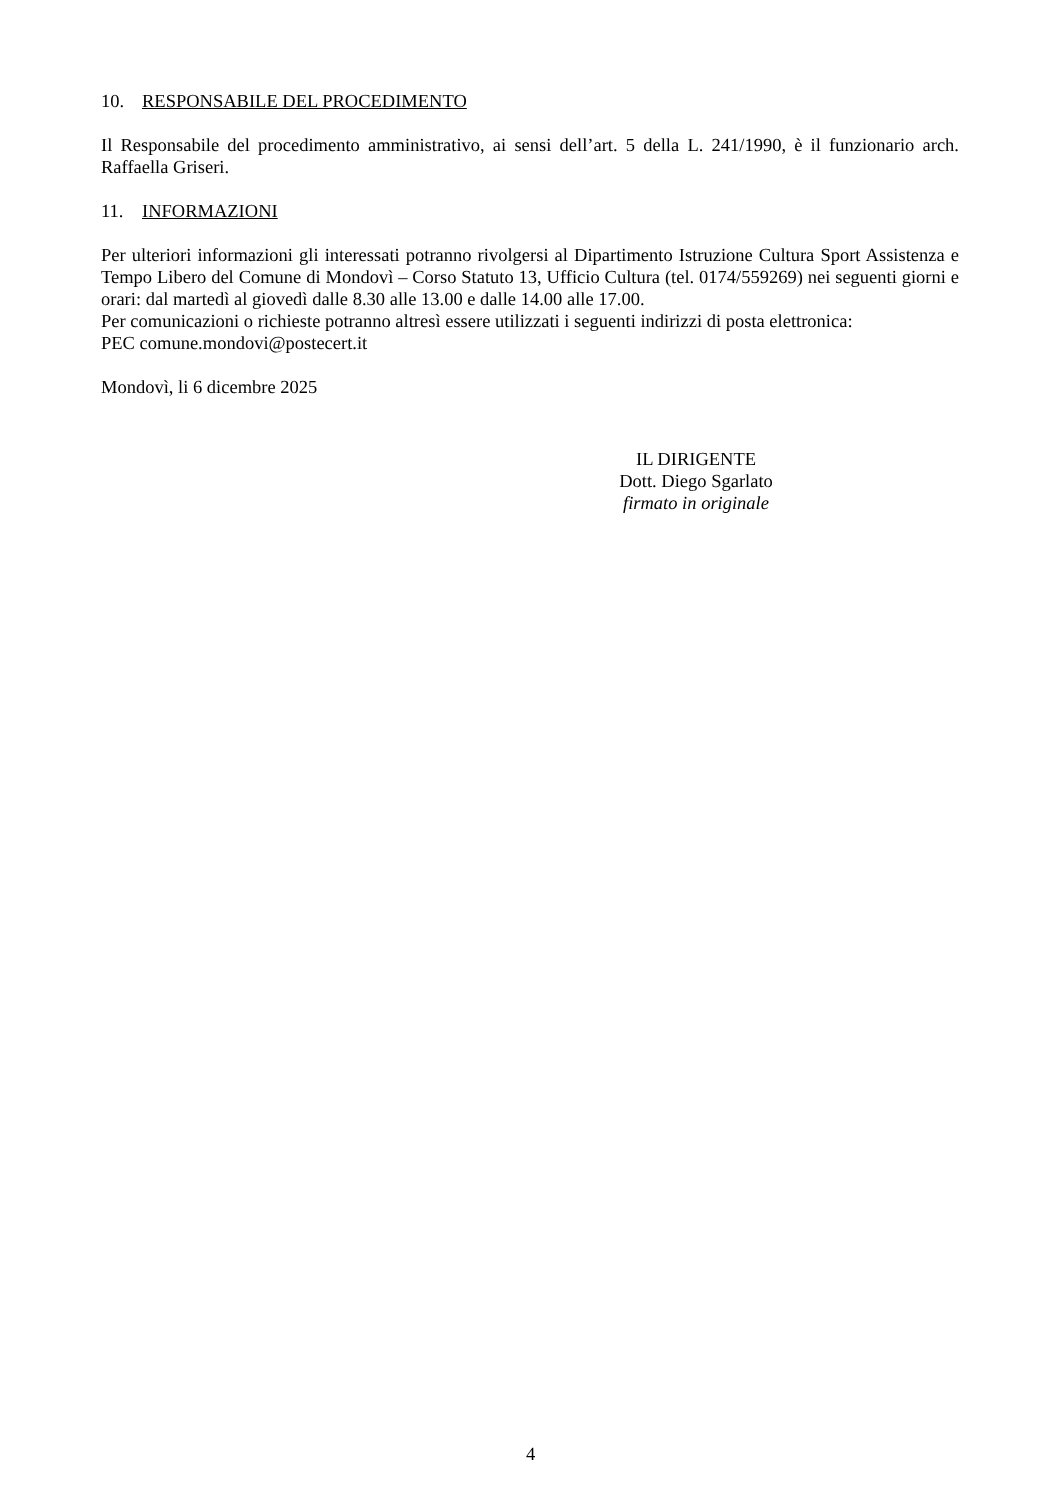10. RESPONSABILE DEL PROCEDIMENTO
Il Responsabile del procedimento amministrativo, ai sensi dell’art. 5 della L. 241/1990, è il funzionario arch. Raffaella Griseri.
11. INFORMAZIONI
Per ulteriori informazioni gli interessati potranno rivolgersi al Dipartimento Istruzione Cultura Sport Assistenza e Tempo Libero del Comune di Mondovì – Corso Statuto 13, Ufficio Cultura (tel. 0174/559269) nei seguenti giorni e orari: dal martedì al giovedì dalle 8.30 alle 13.00 e dalle 14.00 alle 17.00.
Per comunicazioni o richieste potranno altresì essere utilizzati i seguenti indirizzi di posta elettronica:
PEC comune.mondovi@postecert.it
Mondovì, li 6 dicembre 2025
IL DIRIGENTE
Dott. Diego Sgarlato
firmato in originale
4